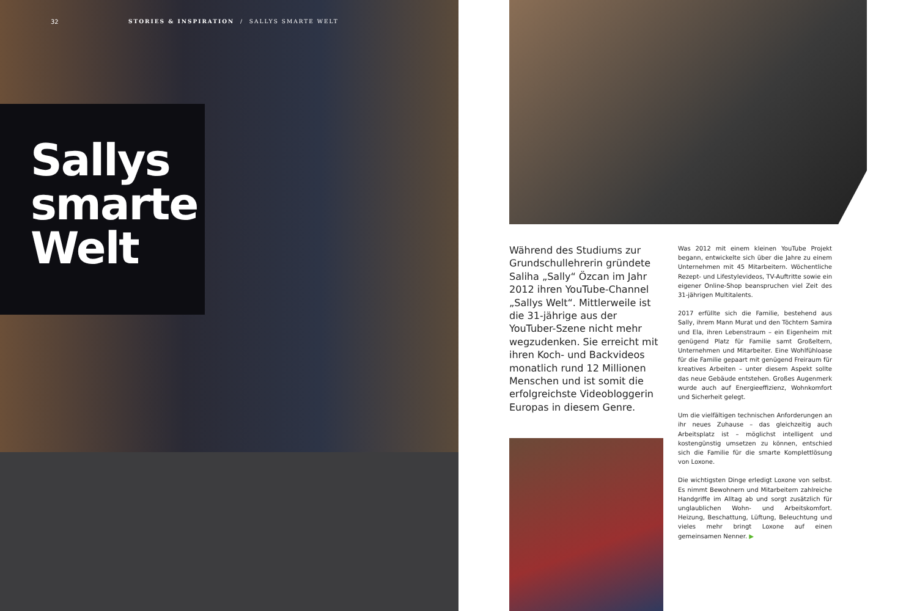32 STORIES & INSPIRATION / SALLYS SMARTE WELT
Sallys
smarte
Welt
Während des Studiums zur Grundschullehrerin gründete Saliha „Sally“ Özcan im Jahr 2012 ihren YouTube-Channel „Sallys Welt“. Mittlerweile ist die 31-jährige aus der YouTuber-Szene nicht mehr wegzudenken. Sie erreicht mit ihren Koch- und Backvideos monatlich rund 12 Millionen Menschen und ist somit die erfolgreichste Videobloggerin Europas in diesem Genre.
Was 2012 mit einem kleinen YouTube Projekt begann, entwickelte sich über die Jahre zu einem Unternehmen mit 45 Mitarbeitern. Wöchentliche Rezept- und Lifestylevideos, TV-Auftritte sowie ein eigener Online-Shop beanspruchen viel Zeit des 31-jährigen Multitalents.
2017 erfüllte sich die Familie, bestehend aus Sally, ihrem Mann Murat und den Töchtern Samira und Ela, ihren Lebenstraum – ein Eigenheim mit genügend Platz für Familie samt Großeltern, Unternehmen und Mitarbeiter. Eine Wohlfühloase für die Familie gepaart mit genügend Freiraum für kreatives Arbeiten – unter diesem Aspekt sollte das neue Gebäude entstehen. Großes Augenmerk wurde auch auf Energieeffizienz, Wohnkomfort und Sicherheit gelegt.
Um die vielfältigen technischen Anforderungen an ihr neues Zuhause – das gleichzeitig auch Arbeitsplatz ist – möglichst intelligent und kostengünstig umsetzen zu können, entschied sich die Familie für die smarte Komplettlösung von Loxone.
Die wichtigsten Dinge erledigt Loxone von selbst. Es nimmt Bewohnern und Mitarbeitern zahlreiche Handgriffe im Alltag ab und sorgt zusätzlich für unglaublichen Wohn- und Arbeitskomfort. Heizung, Beschattung, Lüftung, Beleuchtung und vieles mehr bringt Loxone auf einen gemeinsamen Nenner. ▶